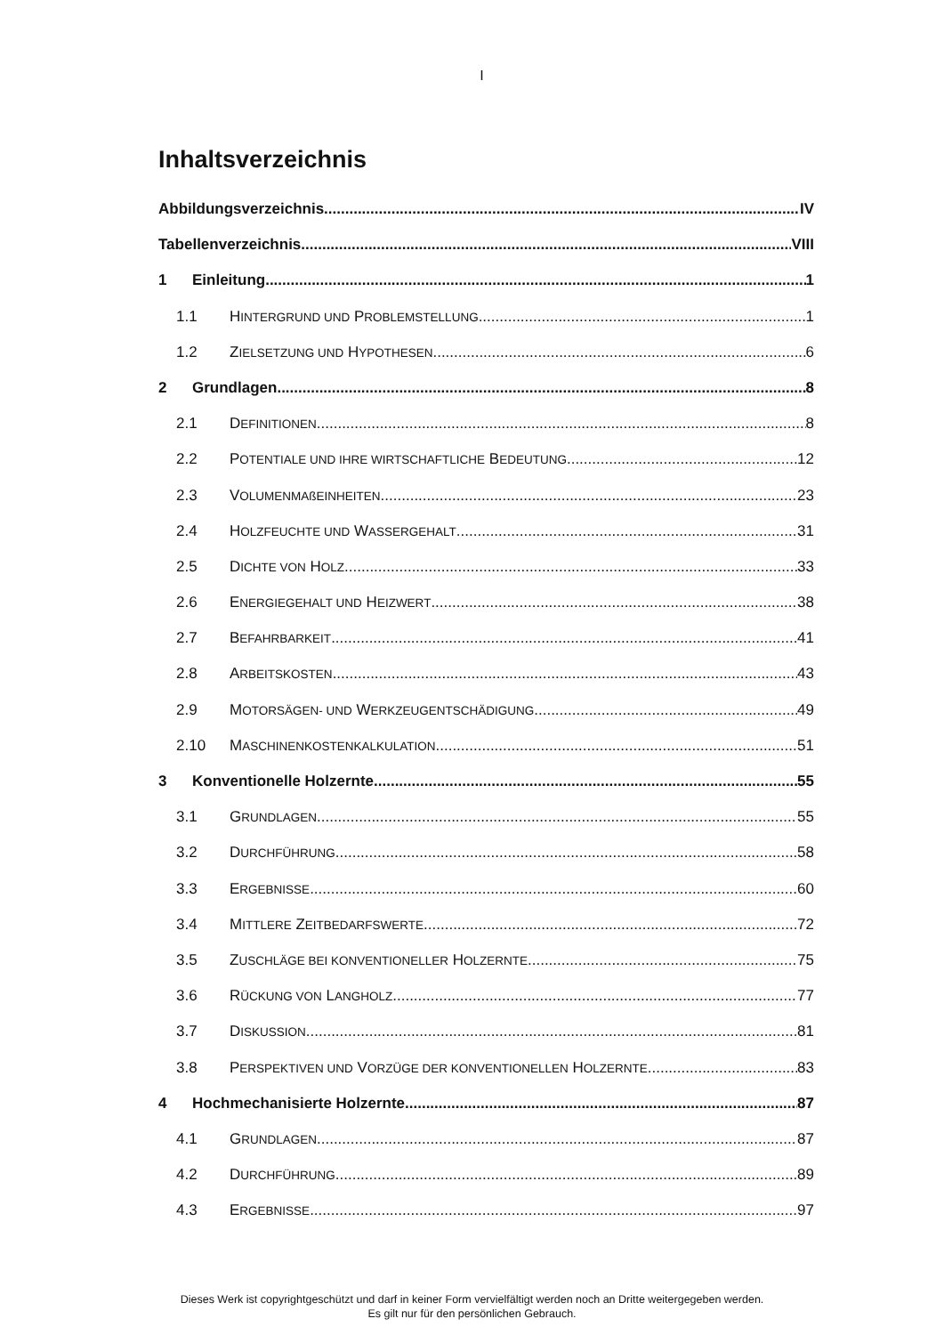I
Inhaltsverzeichnis
Abbildungsverzeichnis IV
Tabellenverzeichnis VIII
1 Einleitung 1
1.1 HINTERGRUND UND PROBLEMSTELLUNG 1
1.2 ZIELSETZUNG UND HYPOTHESEN 6
2 Grundlagen 8
2.1 DEFINITIONEN 8
2.2 POTENTIALE UND IHRE WIRTSCHAFTLICHE BEDEUTUNG 12
2.3 VOLUMENMAßEINHEITEN 23
2.4 HOLZFEUCHTE UND WASSERGEHALT 31
2.5 DICHTE VON HOLZ 33
2.6 ENERGIEGEHALT UND HEIZWERT 38
2.7 BEFAHRBARKEIT 41
2.8 ARBEITSKOSTEN 43
2.9 MOTORSÄGEN- UND WERKZEUGENTSCHÄDIGUNG 49
2.10 MASCHINENKOSTENKALKULATION 51
3 Konventionelle Holzernte 55
3.1 GRUNDLAGEN 55
3.2 DURCHFÜHRUNG 58
3.3 ERGEBNISSE 60
3.4 MITTLERE ZEITBEDARFSWERTE 72
3.5 ZUSCHLÄGE BEI KONVENTIONELLER HOLZERNTE 75
3.6 RÜCKUNG VON LANGHOLZ 77
3.7 DISKUSSION 81
3.8 PERSPEKTIVEN UND VORZÜGE DER KONVENTIONELLEN HOLZERNTE 83
4 Hochmechanisierte Holzernte 87
4.1 GRUNDLAGEN 87
4.2 DURCHFÜHRUNG 89
4.3 ERGEBNISSE 97
Dieses Werk ist copyrightgeschützt und darf in keiner Form vervielfältigt werden noch an Dritte weitergegeben werden.
Es gilt nur für den persönlichen Gebrauch.